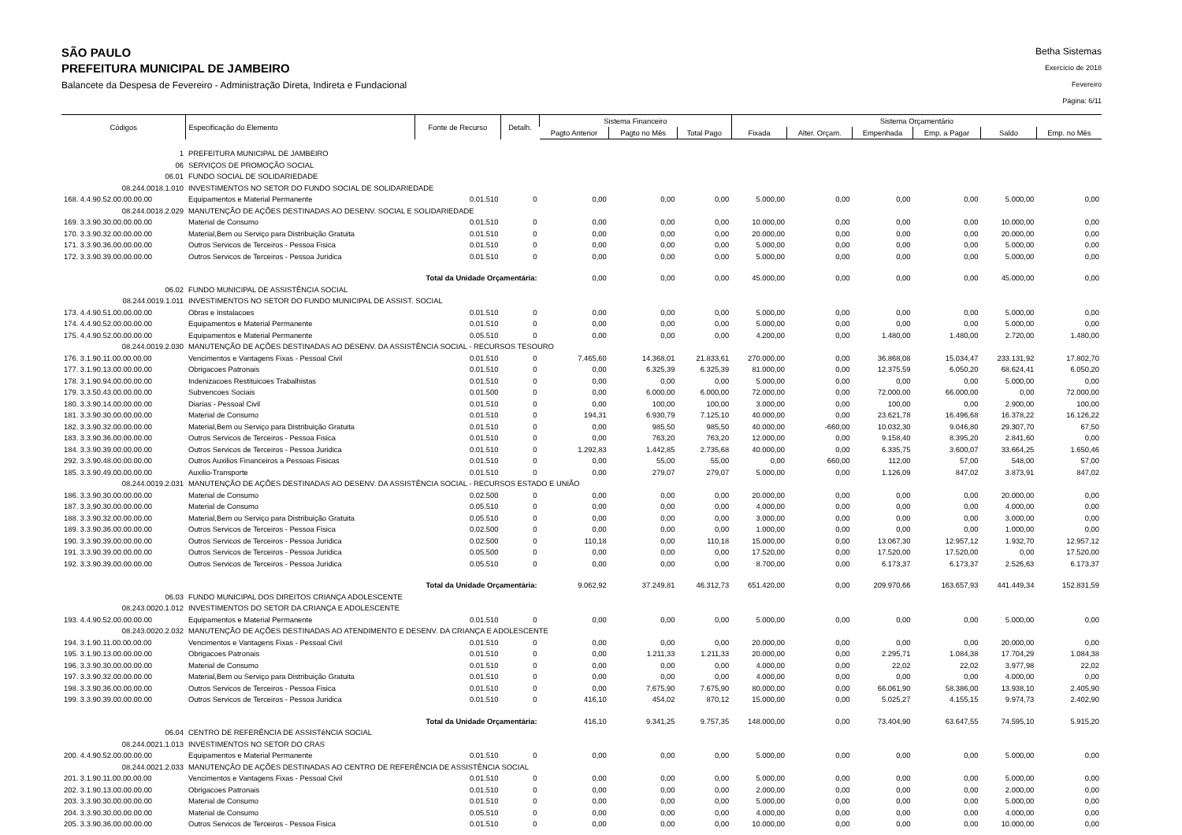SÃO PAULO
PREFEITURA MUNICIPAL DE JAMBEIRO
Balancete da Despesa de Fevereiro - Administração Direta, Indireta e Fundacional
Betha Sistemas
Exercício de 2018
Fevereiro
Página: 6/11
| Códigos | Especificação do Elemento | Fonte de Recurso | Detalh. | Sistema Financeiro | | | Sistema Orçamentário | | | | | |
| --- | --- | --- | --- | --- | --- | --- | --- | --- | --- | --- | --- | --- |
| | | | | Pagto Anterior | Pagto no Mês | Total Pago | Fixada | Alter. Orçam. | Empenhada | Emp. a Pagar | Saldo | Emp. no Mês |
| 1 | PREFEITURA MUNICIPAL DE JAMBEIRO | | | | | | | | | | | |
| 06 | SERVIÇOS DE PROMOÇÃO SOCIAL | | | | | | | | | | | |
| 06.01 | FUNDO SOCIAL DE SOLIDARIEDADE | | | | | | | | | | | |
| 08.244.0018.1.010 | INVESTIMENTOS NO SETOR DO FUNDO SOCIAL DE SOLIDARIEDADE | | | | | | | | | | | |
| 168. 4.4.90.52.00.00.00.00 | Equipamentos e Material Permanente | 0.01.510 | 0 | 0,00 | 0,00 | 0,00 | 5.000,00 | 0,00 | 0,00 | 0,00 | 5.000,00 | 0,00 |
| 08.244.0018.2.029 | MANUTENÇÃO DE AÇÕES DESTINADAS AO DESENV. SOCIAL E SOLIDARIEDADE | | | | | | | | | | | |
| 169. 3.3.90.30.00.00.00.00 | Material de Consumo | 0.01.510 | 0 | 0,00 | 0,00 | 0,00 | 10.000,00 | 0,00 | 0,00 | 0,00 | 10.000,00 | 0,00 |
| 170. 3.3.90.32.00.00.00.00 | Material,Bem ou Serviço para Distribuição Gratuita | 0.01.510 | 0 | 0,00 | 0,00 | 0,00 | 20.000,00 | 0,00 | 0,00 | 0,00 | 20.000,00 | 0,00 |
| 171. 3.3.90.36.00.00.00.00 | Outros Servicos de Terceiros - Pessoa Fisica | 0.01.510 | 0 | 0,00 | 0,00 | 0,00 | 5.000,00 | 0,00 | 0,00 | 0,00 | 5.000,00 | 0,00 |
| 172. 3.3.90.39.00.00.00.00 | Outros Servicos de Terceiros - Pessoa Juridica | 0.01.510 | 0 | 0,00 | 0,00 | 0,00 | 5.000,00 | 0,00 | 0,00 | 0,00 | 5.000,00 | 0,00 |
| | Total da Unidade Orçamentária: | | | 0,00 | 0,00 | 0,00 | 45.000,00 | 0,00 | 0,00 | 0,00 | 45.000,00 | 0,00 |
| 06.02 | FUNDO MUNICIPAL DE ASSISTÊNCIA SOCIAL | | | | | | | | | | | |
| 08.244.0019.1.011 | INVESTIMENTOS NO SETOR DO FUNDO MUNICIPAL DE ASSIST. SOCIAL | | | | | | | | | | | |
| 173. 4.4.90.51.00.00.00.00 | Obras e Instalacoes | 0.01.510 | 0 | 0,00 | 0,00 | 0,00 | 5.000,00 | 0,00 | 0,00 | 0,00 | 5.000,00 | 0,00 |
| 174. 4.4.90.52.00.00.00.00 | Equipamentos e Material Permanente | 0.01.510 | 0 | 0,00 | 0,00 | 0,00 | 5.000,00 | 0,00 | 0,00 | 0,00 | 5.000,00 | 0,00 |
| 175. 4.4.90.52.00.00.00.00 | Equipamentos e Material Permanente | 0.05.510 | 0 | 0,00 | 0,00 | 0,00 | 4.200,00 | 0,00 | 1.480,00 | 1.480,00 | 2.720,00 | 1.480,00 |
| 08.244.0019.2.030 | MANUTENÇÃO DE AÇÕES DESTINADAS AO DESENV. DA ASSISTÊNCIA SOCIAL - RECURSOS TESOURO | | | | | | | | | | | |
| 176. 3.1.90.11.00.00.00.00 | Vencimentos e Vantagens Fixas - Pessoal Civil | 0.01.510 | 0 | 7.465,60 | 14.368,01 | 21.833,61 | 270.000,00 | 0,00 | 36.868,08 | 15.034,47 | 233.131,92 | 17.802,70 |
| 177. 3.1.90.13.00.00.00.00 | Obrigacoes Patronais | 0.01.510 | 0 | 0,00 | 6.325,39 | 6.325,39 | 81.000,00 | 0,00 | 12.375,59 | 6.050,20 | 68.624,41 | 6.050,20 |
| 178. 3.1.90.94.00.00.00.00 | Indenizacoes Restituicoes Trabalhistas | 0.01.510 | 0 | 0,00 | 0,00 | 0,00 | 5.000,00 | 0,00 | 0,00 | 0,00 | 5.000,00 | 0,00 |
| 179. 3.3.50.43.00.00.00.00 | Subvencoes Sociais | 0.01.500 | 0 | 0,00 | 6.000,00 | 6.000,00 | 72.000,00 | 0,00 | 72.000,00 | 66.000,00 | 0,00 | 72.000,00 |
| 180. 3.3.90.14.00.00.00.00 | Diarias - Pessoal Civil | 0.01.510 | 0 | 0,00 | 100,00 | 100,00 | 3.000,00 | 0,00 | 100,00 | 0,00 | 2.900,00 | 100,00 |
| 181. 3.3.90.30.00.00.00.00 | Material de Consumo | 0.01.510 | 0 | 194,31 | 6.930,79 | 7.125,10 | 40.000,00 | 0,00 | 23.621,78 | 16.496,68 | 16.378,22 | 16.126,22 |
| 182. 3.3.90.32.00.00.00.00 | Material,Bem ou Serviço para Distribuição Gratuita | 0.01.510 | 0 | 0,00 | 985,50 | 985,50 | 40.000,00 | -660,00 | 10.032,30 | 9.046,80 | 29.307,70 | 67,50 |
| 183. 3.3.90.36.00.00.00.00 | Outros Servicos de Terceiros - Pessoa Fisica | 0.01.510 | 0 | 0,00 | 763,20 | 763,20 | 12.000,00 | 0,00 | 9.158,40 | 8.395,20 | 2.841,60 | 0,00 |
| 184. 3.3.90.39.00.00.00.00 | Outros Servicos de Terceiros - Pessoa Juridica | 0.01.510 | 0 | 1.292,83 | 1.442,85 | 2.735,68 | 40.000,00 | 0,00 | 6.335,75 | 3.600,07 | 33.664,25 | 1.650,46 |
| 292. 3.3.90.48.00.00.00.00 | Outros Auxilios Financeiros a Pessoas Fisicas | 0.01.510 | 0 | 0,00 | 55,00 | 55,00 | 0,00 | 660,00 | 112,00 | 57,00 | 548,00 | 57,00 |
| 185. 3.3.90.49.00.00.00.00 | Auxilio-Transporte | 0.01.510 | 0 | 0,00 | 279,07 | 279,07 | 5.000,00 | 0,00 | 1.126,09 | 847,02 | 3.873,91 | 847,02 |
| 08.244.0019.2.031 | MANUTENÇÃO DE AÇÕES DESTINADAS AO DESENV. DA ASSISTÊNCIA SOCIAL - RECURSOS ESTADO E UNIÃO | | | | | | | | | | | |
| 186. 3.3.90.30.00.00.00.00 | Material de Consumo | 0.02.500 | 0 | 0,00 | 0,00 | 0,00 | 20.000,00 | 0,00 | 0,00 | 0,00 | 20.000,00 | 0,00 |
| 187. 3.3.90.30.00.00.00.00 | Material de Consumo | 0.05.510 | 0 | 0,00 | 0,00 | 0,00 | 4.000,00 | 0,00 | 0,00 | 0,00 | 4.000,00 | 0,00 |
| 188. 3.3.90.32.00.00.00.00 | Material,Bem ou Serviço para Distribuição Gratuita | 0.05.510 | 0 | 0,00 | 0,00 | 0,00 | 3.000,00 | 0,00 | 0,00 | 0,00 | 3.000,00 | 0,00 |
| 189. 3.3.90.36.00.00.00.00 | Outros Servicos de Terceiros - Pessoa Fisica | 0.02.500 | 0 | 0,00 | 0,00 | 0,00 | 1.000,00 | 0,00 | 0,00 | 0,00 | 1.000,00 | 0,00 |
| 190. 3.3.90.39.00.00.00.00 | Outros Servicos de Terceiros - Pessoa Juridica | 0.02.500 | 0 | 110,18 | 0,00 | 110,18 | 15.000,00 | 0,00 | 13.067,30 | 12.957,12 | 1.932,70 | 12.957,12 |
| 191. 3.3.90.39.00.00.00.00 | Outros Servicos de Terceiros - Pessoa Juridica | 0.05.500 | 0 | 0,00 | 0,00 | 0,00 | 17.520,00 | 0,00 | 17.520,00 | 17.520,00 | 0,00 | 17.520,00 |
| 192. 3.3.90.39.00.00.00.00 | Outros Servicos de Terceiros - Pessoa Juridica | 0.05.510 | 0 | 0,00 | 0,00 | 0,00 | 8.700,00 | 0,00 | 6.173,37 | 6.173,37 | 2.526,63 | 6.173,37 |
| | Total da Unidade Orçamentária: | | | 9.062,92 | 37.249,81 | 46.312,73 | 651.420,00 | 0,00 | 209.970,66 | 163.657,93 | 441.449,34 | 152.831,59 |
| 06.03 | FUNDO MUNICIPAL DOS DIREITOS CRIANÇA ADOLESCENTE | | | | | | | | | | | |
| 08.243.0020.1.012 | INVESTIMENTOS DO SETOR DA CRIANÇA E ADOLESCENTE | | | | | | | | | | | |
| 193. 4.4.90.52.00.00.00.00 | Equipamentos e Material Permanente | 0.01.510 | 0 | 0,00 | 0,00 | 0,00 | 5.000,00 | 0,00 | 0,00 | 0,00 | 5.000,00 | 0,00 |
| 08.243.0020.2.032 | MANUTENÇÃO DE AÇÕES DESTINADAS AO ATENDIMENTO E DESENV. DA CRIANÇA E ADOLESCENTE | | | | | | | | | | | |
| 194. 3.1.90.11.00.00.00.00 | Vencimentos e Vantagens Fixas - Pessoal Civil | 0.01.510 | 0 | 0,00 | 0,00 | 0,00 | 20.000,00 | 0,00 | 0,00 | 0,00 | 20.000,00 | 0,00 |
| 195. 3.1.90.13.00.00.00.00 | Obrigacoes Patronais | 0.01.510 | 0 | 0,00 | 1.211,33 | 1.211,33 | 20.000,00 | 0,00 | 2.295,71 | 1.084,38 | 17.704,29 | 1.084,38 |
| 196. 3.3.90.30.00.00.00.00 | Material de Consumo | 0.01.510 | 0 | 0,00 | 0,00 | 0,00 | 4.000,00 | 0,00 | 22,02 | 22,02 | 3.977,98 | 22,02 |
| 197. 3.3.90.32.00.00.00.00 | Material,Bem ou Serviço para Distribuição Gratuita | 0.01.510 | 0 | 0,00 | 0,00 | 0,00 | 4.000,00 | 0,00 | 0,00 | 0,00 | 4.000,00 | 0,00 |
| 198. 3.3.90.36.00.00.00.00 | Outros Servicos de Terceiros - Pessoa Fisica | 0.01.510 | 0 | 0,00 | 7.675,90 | 7.675,90 | 80.000,00 | 0,00 | 66.061,90 | 58.386,00 | 13.938,10 | 2.405,90 |
| 199. 3.3.90.39.00.00.00.00 | Outros Servicos de Terceiros - Pessoa Juridica | 0.01.510 | 0 | 416,10 | 454,02 | 870,12 | 15.000,00 | 0,00 | 5.025,27 | 4.155,15 | 9.974,73 | 2.402,90 |
| | Total da Unidade Orçamentária: | | | 416,10 | 9.341,25 | 9.757,35 | 148.000,00 | 0,00 | 73.404,90 | 63.647,55 | 74.595,10 | 5.915,20 |
| 06.04 | CENTRO DE REFERÊNCIA DE ASSISTêNCIA SOCIAL | | | | | | | | | | | |
| 08.244.0021.1.013 | INVESTIMENTOS NO SETOR DO CRAS | | | | | | | | | | | |
| 200. 4.4.90.52.00.00.00.00 | Equipamentos e Material Permanente | 0.01.510 | 0 | 0,00 | 0,00 | 0,00 | 5.000,00 | 0,00 | 0,00 | 0,00 | 5.000,00 | 0,00 |
| 08.244.0021.2.033 | MANUTENÇÃO DE AÇÕES DESTINADAS AO CENTRO DE REFERÊNCIA DE ASSISTÊNCIA SOCIAL | | | | | | | | | | | |
| 201. 3.1.90.11.00.00.00.00 | Vencimentos e Vantagens Fixas - Pessoal Civil | 0.01.510 | 0 | 0,00 | 0,00 | 0,00 | 5.000,00 | 0,00 | 0,00 | 0,00 | 5.000,00 | 0,00 |
| 202. 3.1.90.13.00.00.00.00 | Obrigacoes Patronais | 0.01.510 | 0 | 0,00 | 0,00 | 0,00 | 2.000,00 | 0,00 | 0,00 | 0,00 | 2.000,00 | 0,00 |
| 203. 3.3.90.30.00.00.00.00 | Material de Consumo | 0.01.510 | 0 | 0,00 | 0,00 | 0,00 | 5.000,00 | 0,00 | 0,00 | 0,00 | 5.000,00 | 0,00 |
| 204. 3.3.90.30.00.00.00.00 | Material de Consumo | 0.05.510 | 0 | 0,00 | 0,00 | 0,00 | 4.000,00 | 0,00 | 0,00 | 0,00 | 4.000,00 | 0,00 |
| 205. 3.3.90.36.00.00.00.00 | Outros Servicos de Terceiros - Pessoa Fisica | 0.01.510 | 0 | 0,00 | 0,00 | 0,00 | 10.000,00 | 0,00 | 0,00 | 0,00 | 10.000,00 | 0,00 |